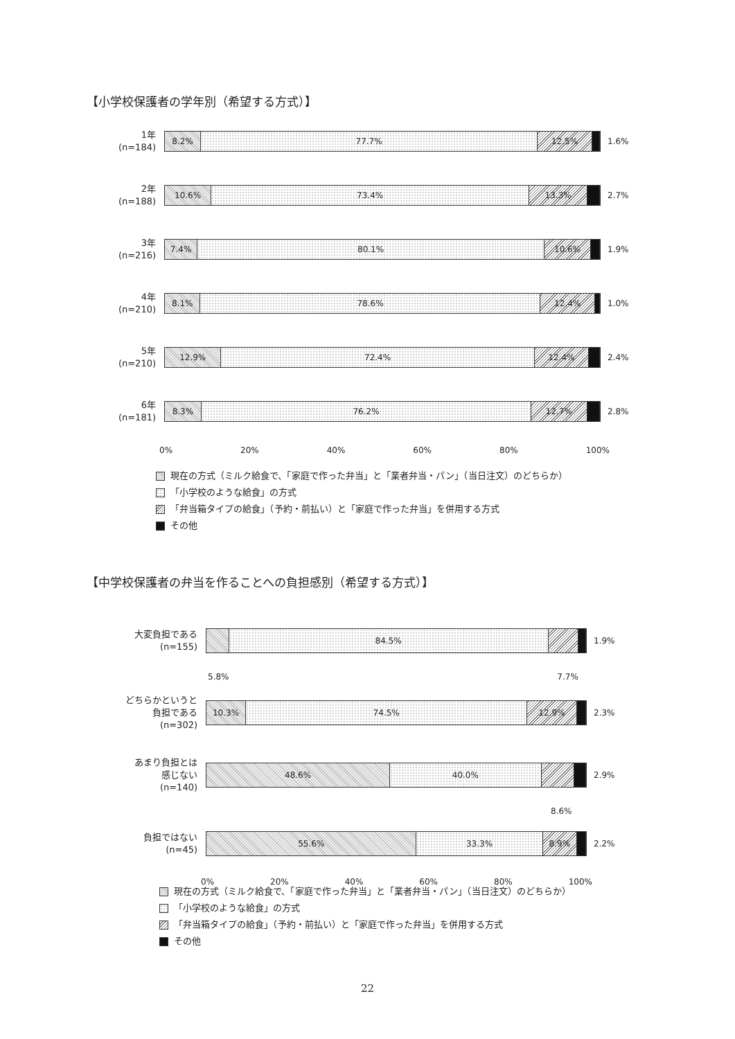【小学校保護者の学年別（希望する方式）】
1年
(n=184)
8.2% 77.7% 12.5%
1.6%
2年
(n=188)
10.6% 73.4% 13.3%
2.7%
3年
(n=216)
7.4% 80.1% 10.6%
1.9%
4年
(n=210)
8.1% 78.6% 12.4%
1.0%
5年
(n=210)
12.9% 72.4% 12.4%
2.4%
6年
(n=181)
8.3% 76.2% 12.7%
2.8%
0% 20% 40% 60% 80% 100%
現在の方式（ミルク給食で、「家庭で作った弁当」と「業者弁当・パン」（当日注文）のどちらか）
「小学校のような給食」の方式
「弁当箱タイプの給食」（予約・前払い）と「家庭で作った弁当」を併用する方式
その他
【中学校保護者の弁当を作ることへの負担感別（希望する方式）】
大変負担である
(n=155)
84.5%
1.9%
5.8% 7.7%
どちらかというと
負担である
(n=302)
10.3% 74.5% 12.9%
2.3%
あまり負担とは
感じない
(n=140)
48.6% 40.0%
2.9%
8.6%
負担ではない
(n=45)
55.6% 33.3% 8.9%
2.2%
0% 20% 40% 60% 80% 100%
現在の方式（ミルク給食で、「家庭で作った弁当」と「業者弁当・パン」（当日注文）のどちらか）
「小学校のような給食」の方式
「弁当箱タイプの給食」（予約・前払い）と「家庭で作った弁当」を併用する方式
その他
22